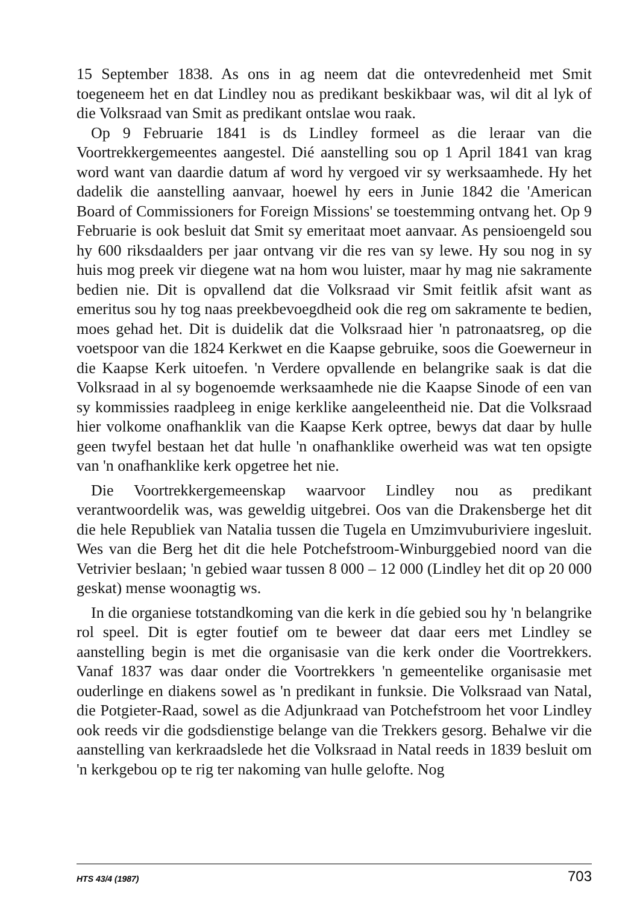15 September 1838. As ons in ag neem dat die ontevredenheid met Smit toegeneem het en dat Lindley nou as predikant beskikbaar was, wil dit al lyk of die Volksraad van Smit as predikant ontslae wou raak.
Op 9 Februarie 1841 is ds Lindley formeel as die leraar van die Voortrekkergemeentes aangestel. Dié aanstelling sou op 1 April 1841 van krag word want van daardie datum af word hy vergoed vir sy werksaamhede. Hy het dadelik die aanstelling aanvaar, hoewel hy eers in Junie 1842 die 'American Board of Commissioners for Foreign Missions' se toestemming ontvang het. Op 9 Februarie is ook besluit dat Smit sy emeritaat moet aanvaar. As pensioengeld sou hy 600 riksdaalders per jaar ontvang vir die res van sy lewe. Hy sou nog in sy huis mog preek vir diegene wat na hom wou luister, maar hy mag nie sakramente bedien nie. Dit is opvallend dat die Volksraad vir Smit feitlik afsit want as emeritus sou hy tog naas preekbevoegdheid ook die reg om sakramente te bedien, moes gehad het. Dit is duidelik dat die Volksraad hier 'n patronaatsreg, op die voetspoor van die 1824 Kerkwet en die Kaapse gebruike, soos die Goewerneur in die Kaapse Kerk uitoefen. 'n Verdere opvallende en belangrike saak is dat die Volksraad in al sy bogenoemde werksaamhede nie die Kaapse Sinode of een van sy kommissies raadpleeg in enige kerklike aangeleentheid nie. Dat die Volksraad hier volkome onafhanklik van die Kaapse Kerk optree, bewys dat daar by hulle geen twyfel bestaan het dat hulle 'n onafhanklike owerheid was wat ten opsigte van 'n onafhanklike kerk opgetree het nie.
Die Voortrekkergemeenskap waarvoor Lindley nou as predikant verantwoordelik was, was geweldig uitgebrei. Oos van die Drakensberge het dit die hele Republiek van Natalia tussen die Tugela en Umzimvuburiviere ingesluit. Wes van die Berg het dit die hele Potchefstroom-Winburggebied noord van die Vetrivier beslaan; 'n gebied waar tussen 8 000 – 12 000 (Lindley het dit op 20 000 geskat) mense woonagtig ws.
In die organiese totstandkoming van die kerk in díe gebied sou hy 'n belangrike rol speel. Dit is egter foutief om te beweer dat daar eers met Lindley se aanstelling begin is met die organisasie van die kerk onder die Voortrekkers. Vanaf 1837 was daar onder die Voortrekkers 'n gemeentelike organisasie met ouderlinge en diakens sowel as 'n predikant in funksie. Die Volksraad van Natal, die Potgieter-Raad, sowel as die Adjunkraad van Potchefstroom het voor Lindley ook reeds vir die godsdienstige belange van die Trekkers gesorg. Behalwe vir die aanstelling van kerkraadslede het die Volksraad in Natal reeds in 1839 besluit om 'n kerkgebou op te rig ter nakoming van hulle gelofte. Nog
HTS 43/4 (1987) 703